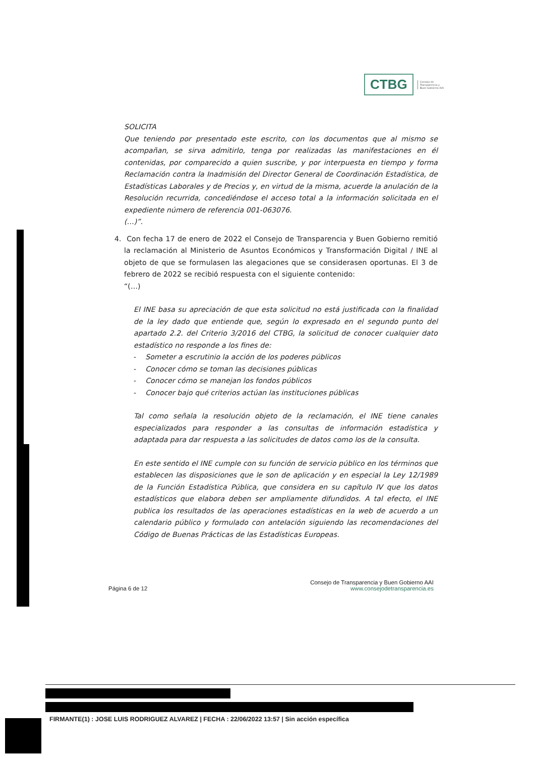CTBG
Consejo de
Transparencia y
Buen Gobierno AAI
SOLICITA
Que teniendo por presentado este escrito, con los documentos que al mismo se acompañan, se sirva admitirlo, tenga por realizadas las manifestaciones en él contenidas, por comparecido a quien suscribe, y por interpuesta en tiempo y forma Reclamación contra la Inadmisión del Director General de Coordinación Estadística, de Estadísticas Laborales y de Precios y, en virtud de la misma, acuerde la anulación de la Resolución recurrida, concediéndose el acceso total a la información solicitada en el expediente número de referencia 001-063076.
(…)”.
4. Con fecha 17 de enero de 2022 el Consejo de Transparencia y Buen Gobierno remitió la reclamación al Ministerio de Asuntos Económicos y Transformación Digital / INE al objeto de que se formulasen las alegaciones que se considerasen oportunas. El 3 de febrero de 2022 se recibió respuesta con el siguiente contenido:
“(…)
El INE basa su apreciación de que esta solicitud no está justificada con la finalidad de la ley dado que entiende que, según lo expresado en el segundo punto del apartado 2.2. del Criterio 3/2016 del CTBG, la solicitud de conocer cualquier dato estadístico no responde a los fines de:
- Someter a escrutinio la acción de los poderes públicos
- Conocer cómo se toman las decisiones públicas
- Conocer cómo se manejan los fondos públicos
- Conocer bajo qué criterios actúan las instituciones públicas
Tal como señala la resolución objeto de la reclamación, el INE tiene canales especializados para responder a las consultas de información estadística y adaptada para dar respuesta a las solicitudes de datos como los de la consulta.
En este sentido el INE cumple con su función de servicio público en los términos que establecen las disposiciones que le son de aplicación y en especial la Ley 12/1989 de la Función Estadística Pública, que considera en su capítulo IV que los datos estadísticos que elabora deben ser ampliamente difundidos. A tal efecto, el INE publica los resultados de las operaciones estadísticas en la web de acuerdo a un calendario público y formulado con antelación siguiendo las recomendaciones del Código de Buenas Prácticas de las Estadísticas Europeas.
Página 6 de 12
Consejo de Transparencia y Buen Gobierno AAI
www.consejodetransparencia.es
FIRMANTE(1) : JOSE LUIS RODRIGUEZ ALVAREZ | FECHA : 22/06/2022 13:57 | Sin acción específica